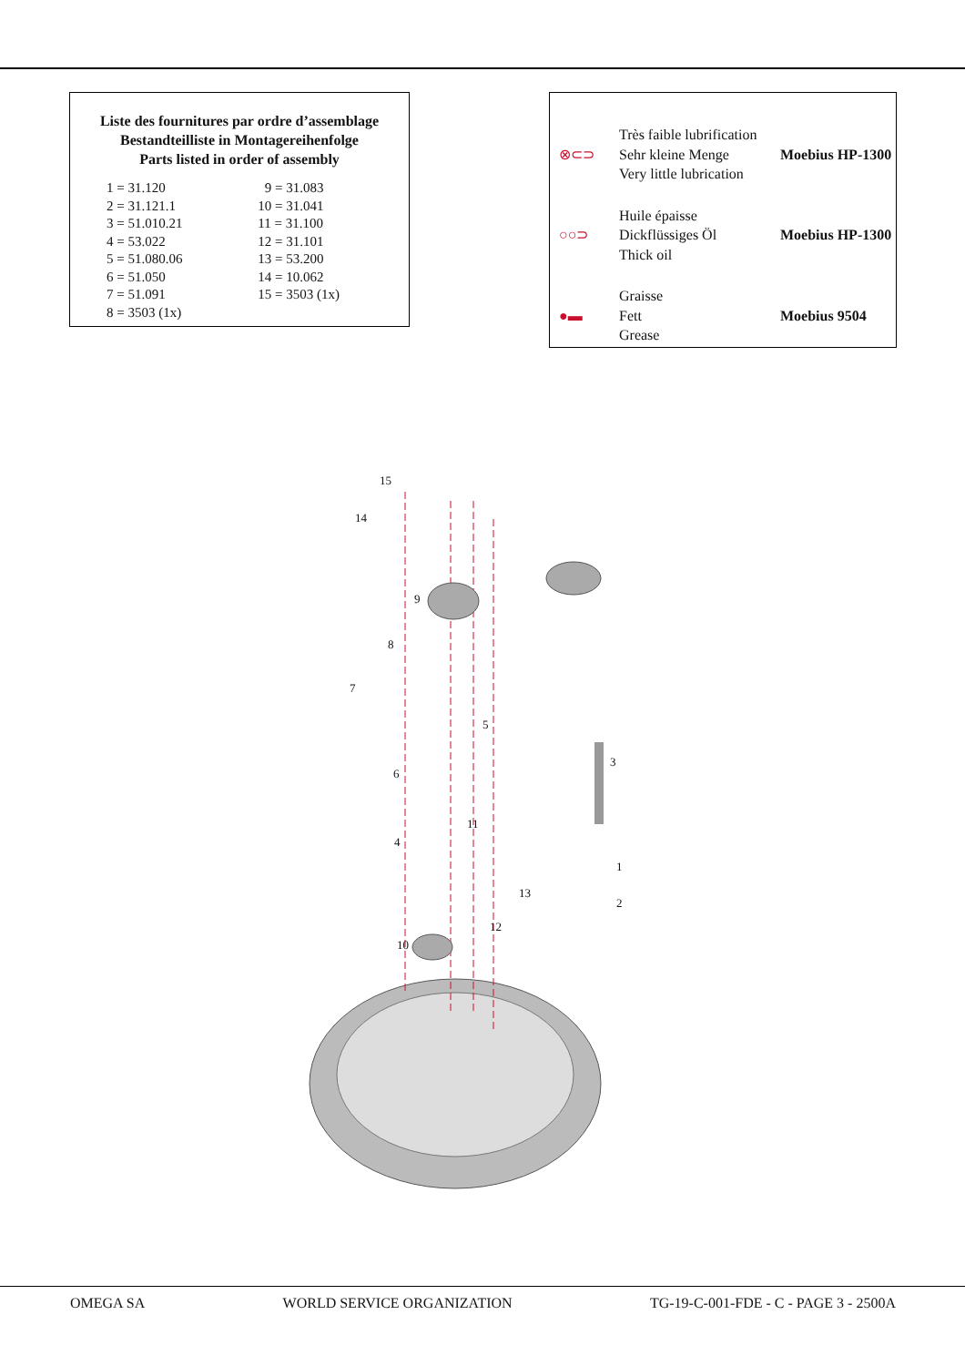Liste des fournitures par ordre d’assemblage
Bestandteilliste in Montagereihenfolge
Parts listed in order of assembly
| 1 = 31.120 | 9 = 31.083 |
| 2 = 31.121.1 | 10 = 31.041 |
| 3 = 51.010.21 | 11 = 31.100 |
| 4 = 53.022 | 12 = 31.101 |
| 5 = 51.080.06 | 13 = 53.200 |
| 6 = 51.050 | 14 = 10.062 |
| 7 = 51.091 | 15 = 3503 (1x) |
| 8 = 3503 (1x) | |
| ⊗⊂⊃ | Très faible lubrification Sehr kleine Menge Very little lubrication | Moebius HP-1300 |
| ○○⊃ | Huile épaisse Dickflüssiges Öl Thick oil | Moebius HP-1300 |
| ●▬ | Graisse Fett Grease | Moebius 9504 |
15
14
9
8
7
5
6
3
11
4
1
13
2
12
10
OMEGA SA WORLD SERVICE ORGANIZATION TG-19-C-001-FDE - C - PAGE 3 - 2500A